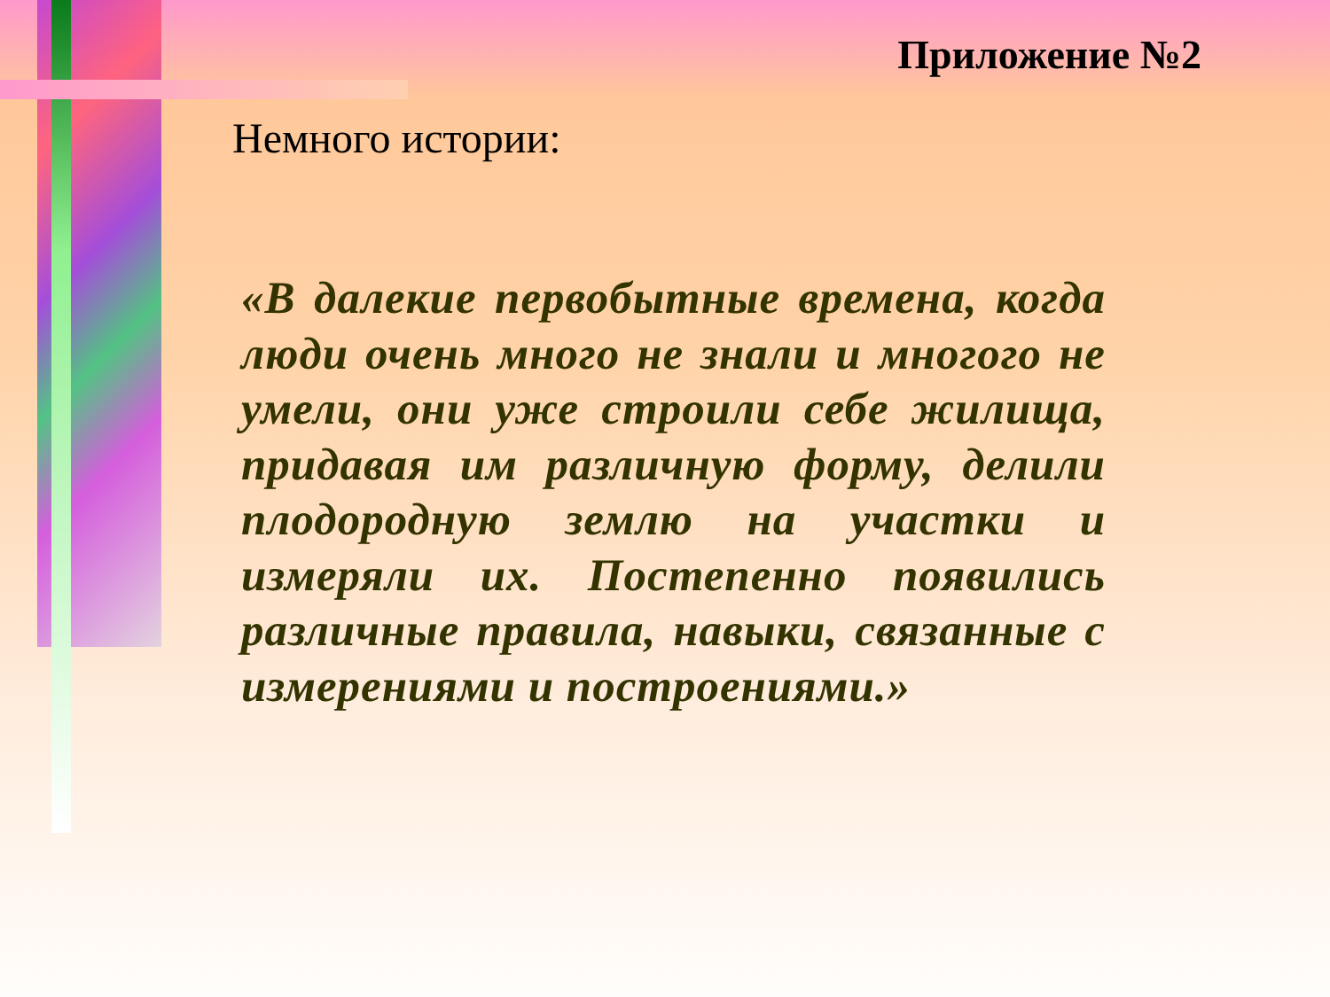Приложение №2
Немного истории:
«В далекие первобытные времена, когда люди очень много не знали и многого не умели, они уже строили себе жилища, придавая им различную форму, делили плодородную землю на участки и измеряли их. Постепенно появились различные правила, навыки, связанные с измерениями и построениями.»